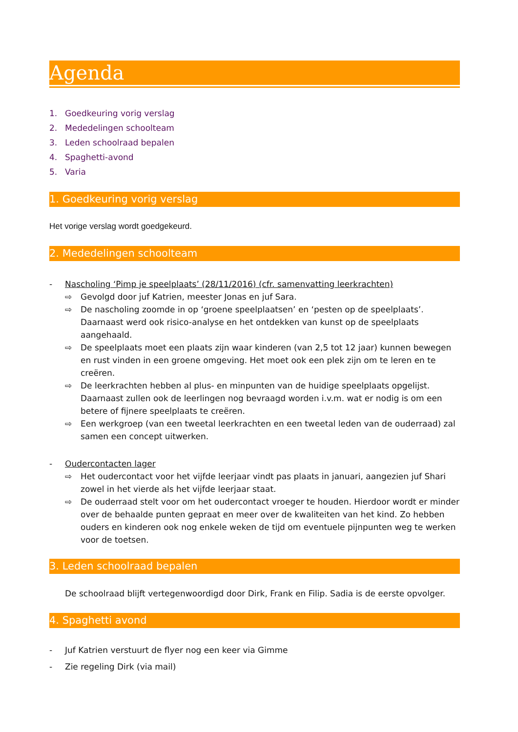Agenda
1. Goedkeuring vorig verslag
2. Mededelingen schoolteam
3. Leden schoolraad bepalen
4. Spaghetti-avond
5. Varia
1. Goedkeuring vorig verslag
Het vorige verslag wordt goedgekeurd.
2. Mededelingen schoolteam
- Nascholing ‘Pimp je speelplaats’ (28/11/2016) (cfr. samenvatting leerkrachten)
⇨ Gevolgd door juf Katrien, meester Jonas en juf Sara.
⇨ De nascholing zoomde in op ‘groene speelplaatsen’ en ‘pesten op de speelplaats’. Daarnaast werd ook risico-analyse en het ontdekken van kunst op de speelplaats aangehaald.
⇨ De speelplaats moet een plaats zijn waar kinderen (van 2,5 tot 12 jaar) kunnen bewegen en rust vinden in een groene omgeving. Het moet ook een plek zijn om te leren en te creëren.
⇨ De leerkrachten hebben al plus- en minpunten van de huidige speelplaats opgelijst. Daarnaast zullen ook de leerlingen nog bevraagd worden i.v.m. wat er nodig is om een betere of fijnere speelplaats te creëren.
⇨ Een werkgroep (van een tweetal leerkrachten en een tweetal leden van de ouderraad) zal samen een concept uitwerken.
- Oudercontacten lager
⇨ Het oudercontact voor het vijfde leerjaar vindt pas plaats in januari, aangezien juf Shari zowel in het vierde als het vijfde leerjaar staat.
⇨ De ouderraad stelt voor om het oudercontact vroeger te houden. Hierdoor wordt er minder over de behaalde punten gepraat en meer over de kwaliteiten van het kind. Zo hebben ouders en kinderen ook nog enkele weken de tijd om eventuele pijnpunten weg te werken voor de toetsen.
3. Leden schoolraad bepalen
De schoolraad blijft vertegenwoordigd door Dirk, Frank en Filip. Sadia is de eerste opvolger.
4. Spaghetti avond
- Juf Katrien verstuurt de flyer nog een keer via Gimme
- Zie regeling Dirk (via mail)